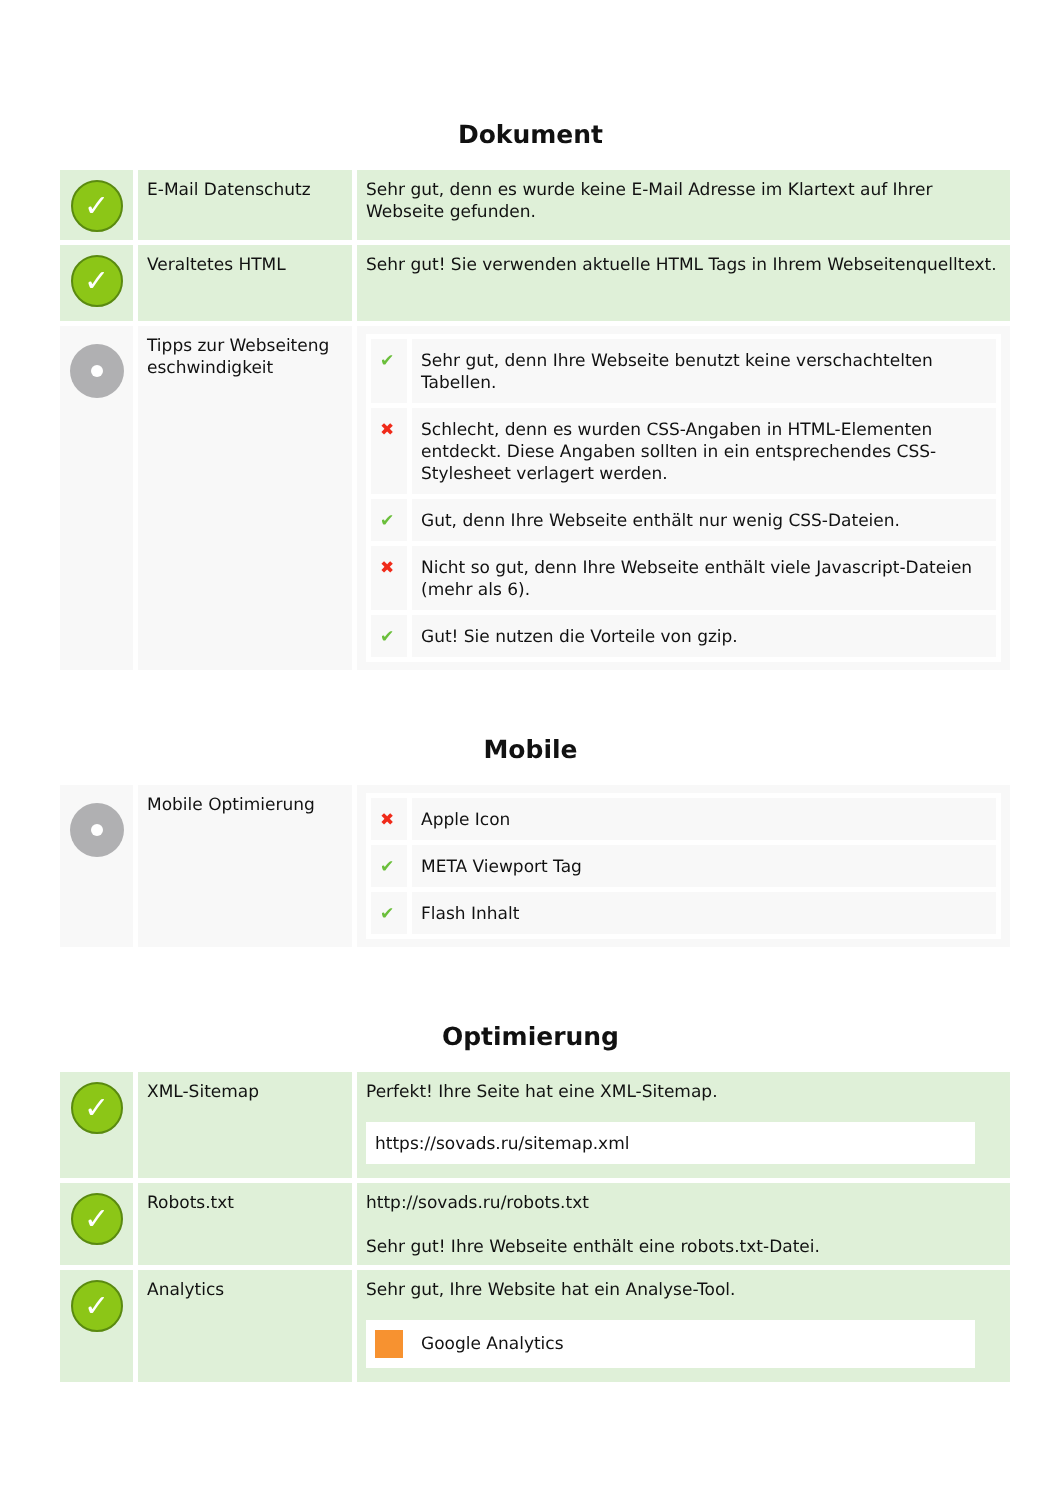Dokument
| ✓ | E-Mail Datenschutz | Sehr gut, denn es wurde keine E-Mail Adresse im Klartext auf Ihrer Webseite gefunden. |
| ✓ | Veraltetes HTML | Sehr gut! Sie verwenden aktuelle HTML Tags in Ihrem Webseitenquelltext. |
| | Tipps zur Webseiteng eschwindigkeit | / ✔ / Sehr gut, denn Ihre Webseite benutzt keine verschachtelten Tabellen. / / ✖ / Schlecht, denn es wurden CSS-Angaben in HTML-Elementen entdeckt. Diese Angaben sollten in ein entsprechendes CSS-Stylesheet verlagert werden. / / ✔ / Gut, denn Ihre Webseite enthält nur wenig CSS-Dateien. / / ✖ / Nicht so gut, denn Ihre Webseite enthält viele Javascript-Dateien (mehr als 6). / / ✔ / Gut! Sie nutzen die Vorteile von gzip. / |
Mobile
| | Mobile Optimierung | / ✖ / Apple Icon / / ✔ / META Viewport Tag / / ✔ / Flash Inhalt / |
Optimierung
| ✓ | XML-Sitemap | Perfekt! Ihre Seite hat eine XML-Sitemap. https://sovads.ru/sitemap.xml |
| ✓ | Robots.txt | http://sovads.ru/robots.txt Sehr gut! Ihre Webseite enthält eine robots.txt-Datei. |
| ✓ | Analytics | Sehr gut, Ihre Website hat ein Analyse-Tool. Google Analytics |